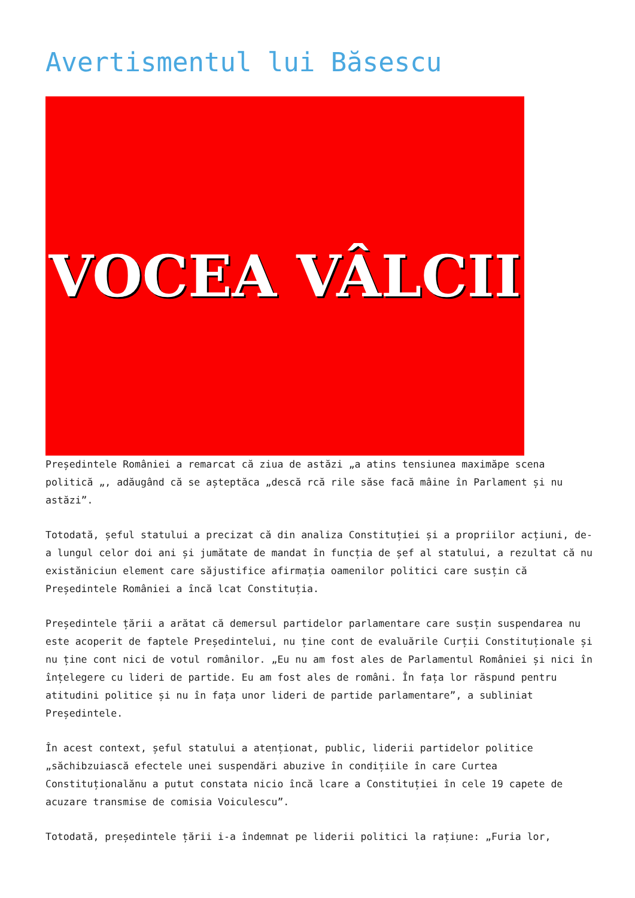Avertismentul lui Băsescu
VOCEA VÂLCII
Președintele României a remarcat că ziua de astăzi „a atins tensiunea maximăpe scena politică „, adăugând că se așteptăca „descă rcă rile săse facă mâine în Parlament și nu astăzi”.
Totodată, șeful statului a precizat că din analiza Constituției și a propriilor acțiuni, de-a lungul celor doi ani și jumătate de mandat în funcția de șef al statului, a rezultat că nu existăniciun element care săjustifice afirmația oamenilor politici care susțin că Președintele României a încă lcat Constituția.
Președintele țării a arătat că demersul partidelor parlamentare care susțin suspendarea nu este acoperit de faptele Președintelui, nu ține cont de evaluările Curții Constituționale și nu ține cont nici de votul românilor. „Eu nu am fost ales de Parlamentul României și nici în înțelegere cu lideri de partide. Eu am fost ales de români. În fața lor răspund pentru atitudini politice și nu în fața unor lideri de partide parlamentare”, a subliniat Președintele.
În acest context, șeful statului a atenționat, public, liderii partidelor politice „săchibzuiască efectele unei suspendări abuzive în condițiile în care Curtea Constituționalănu a putut constata nicio încă lcare a Constituției în cele 19 capete de acuzare transmise de comisia Voiculescu”.
Totodată, președintele țării i-a îndemnat pe liderii politici la rațiune: „Furia lor,